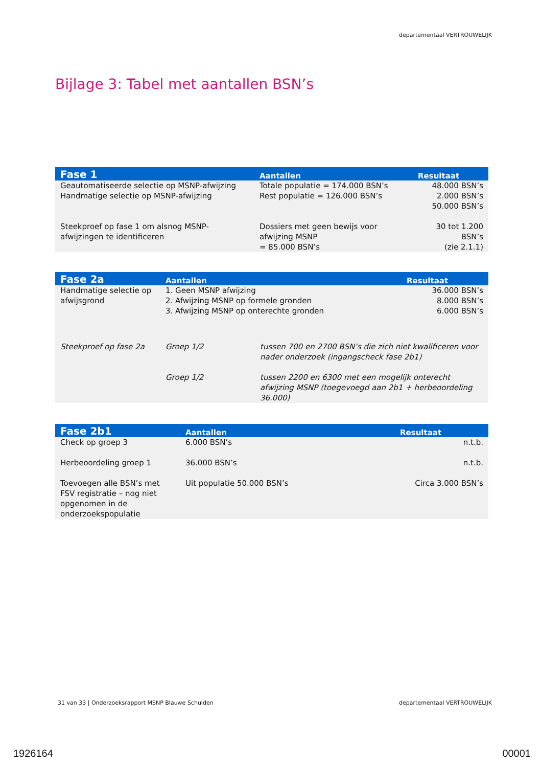departementaal VERTROUWELIJK
Bijlage 3: Tabel met aantallen BSN’s
| Fase 1 | Aantallen | Resultaat |
| --- | --- | --- |
| Geautomatiseerde selectie op MSNP-afwijzing Handmatige selectie op MSNP-afwijzing | Totale populatie = 174.000 BSN’s Rest populatie = 126.000 BSN’s | 48.000 BSN’s 2.000 BSN’s 50.000 BSN’s |
| Steekproef op fase 1 om alsnog MSNP-afwijzingen te identificeren | Dossiers met geen bewijs voor afwijzing MSNP = 85.000 BSN’s | 30 tot 1.200 BSN’s (zie 2.1.1) |
| Fase 2a | Aantallen | | Resultaat |
| --- | --- | --- | --- |
| Handmatige selectie op afwijsgrond | 1. Geen MSNP afwijzing 2. Afwijzing MSNP op formele gronden 3. Afwijzing MSNP op onterechte gronden | | 36.000 BSN’s 8.000 BSN’s 6.000 BSN’s |
| Steekproef op fase 2a | Groep 1/2 | tussen 700 en 2700 BSN’s die zich niet kwalificeren voor nader onderzoek (ingangscheck fase 2b1) | |
| | Groep 1/2 | tussen 2200 en 6300 met een mogelijk onterecht afwijzing MSNP (toegevoegd aan 2b1 + herbeoordeling 36.000) | |
| Fase 2b1 | Aantallen | Resultaat |
| --- | --- | --- |
| Check op groep 3 | 6.000 BSN’s | n.t.b. |
| Herbeoordeling groep 1 | 36.000 BSN’s | n.t.b. |
| Toevoegen alle BSN’s met FSV registratie – nog niet opgenomen in de onderzoekspopulatie | Uit populatie 50.000 BSN’s | Circa 3.000 BSN’s |
31 van 33 | Onderzoeksrapport MSNP Blauwe Schulden
departementaal VERTROUWELIJK
1926164 00001